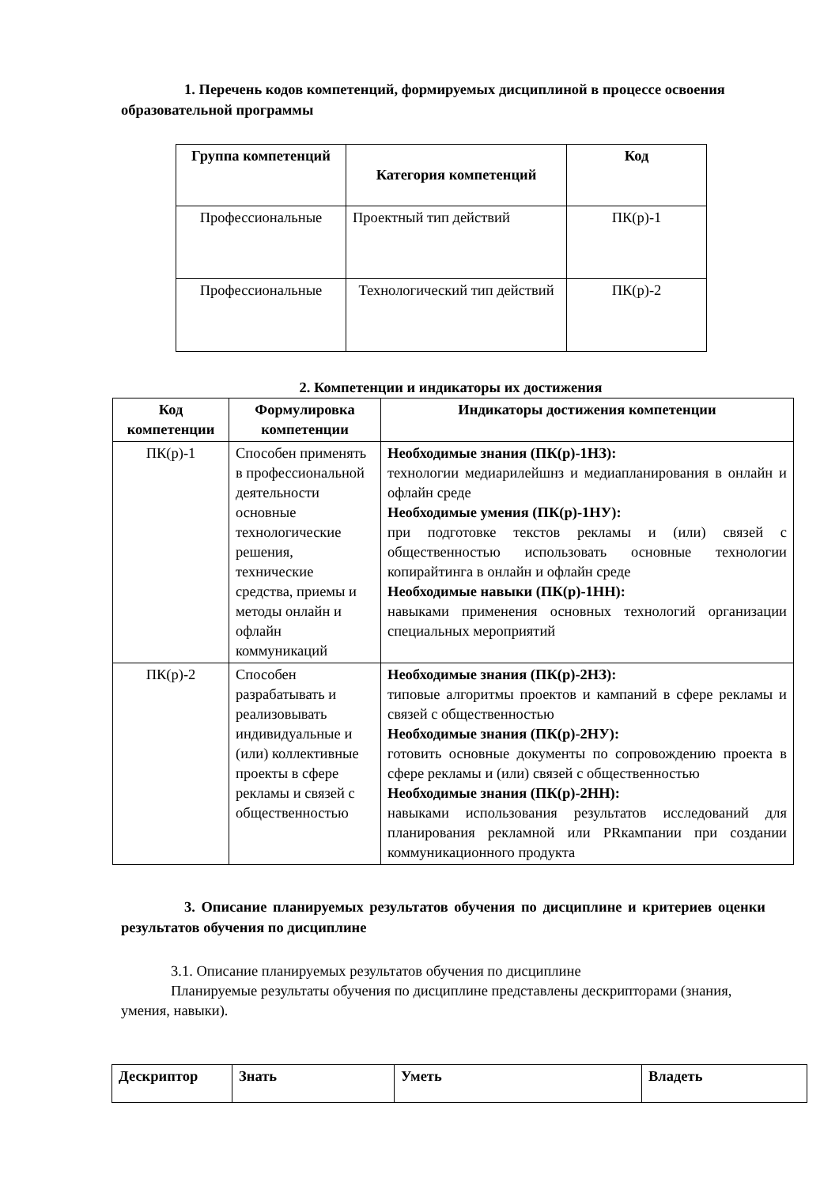1. Перечень кодов компетенций, формируемых дисциплиной в процессе освоения образовательной программы
| Группа компетенций | Категория компетенций | Код |
| --- | --- | --- |
| Профессиональные | Проектный тип действий | ПК(р)-1 |
| Профессиональные | Технологический тип действий | ПК(р)-2 |
2. Компетенции и индикаторы их достижения
| Код компетенции | Формулировка компетенции | Индикаторы достижения компетенции |
| --- | --- | --- |
| ПК(р)-1 | Способен применять в профессиональной деятельности основные технологические решения, технические средства, приемы и методы онлайн и офлайн коммуникаций | Необходимые знания (ПК(р)-1НЗ): технологии медиарилейшнз и медиапланирования в онлайн и офлайн среде Необходимые умения (ПК(р)-1НУ): при подготовке текстов рекламы и (или) связей с общественностью использовать основные технологии копирайтинга в онлайн и офлайн среде Необходимые навыки (ПК(р)-1НН): навыками применения основных технологий организации специальных мероприятий |
| ПК(р)-2 | Способен разрабатывать и реализовывать индивидуальные и (или) коллективные проекты в сфере рекламы и связей с общественностью | Необходимые знания (ПК(р)-2НЗ): типовые алгоритмы проектов и кампаний в сфере рекламы и связей с общественностью Необходимые знания (ПК(р)-2НУ): готовить основные документы по сопровождению проекта в сфере рекламы и (или) связей с общественностью Необходимые знания (ПК(р)-2НН): навыками использования результатов исследований для планирования рекламной или PRкампании при создании коммуникационного продукта |
3. Описание планируемых результатов обучения по дисциплине и критериев оценки результатов обучения по дисциплине
3.1. Описание планируемых результатов обучения по дисциплине
Планируемые результаты обучения по дисциплине представлены дескрипторами (знания, умения, навыки).
| Дескриптор | Знать | Уметь | Владеть |
| --- | --- | --- | --- |